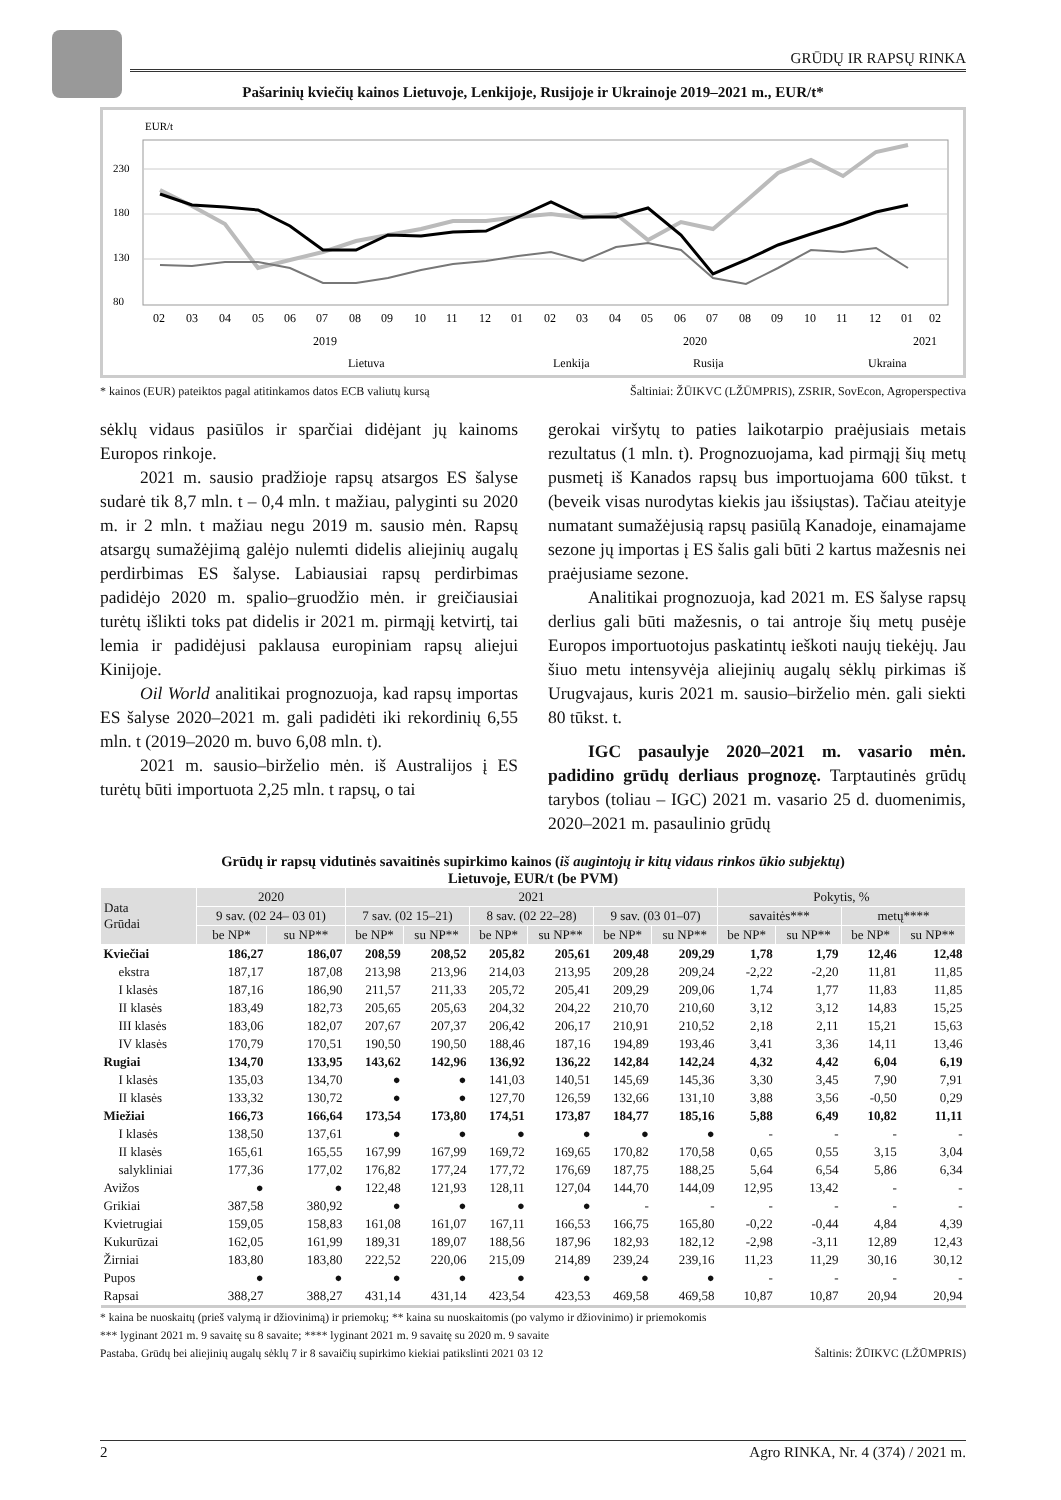GRŪDŲ IR RAPSŲ RINKA
Pašarinių kviečių kainos Lietuvoje, Lenkijoje, Rusijoje ir Ukrainoje 2019–2021 m., EUR/t*
EUR/t
230
180
130
80
02
03
04
05
06
07
08
09
10
11
12
01
02
03
04
05
06
07
08
09
10
11
12
01
02
2019
2020
2021
Lietuva
Lenkija
Rusija
Ukraina
* kainos (EUR) pateiktos pagal atitinkamos datos ECB valiutų kursą Šaltiniai: ŽŪIKVC (LŽŪMPRIS), ZSRIR, SovEcon, Agroperspectiva
sėklų vidaus pasiūlos ir sparčiai didėjant jų kainoms Europos rinkoje.
2021 m. sausio pradžioje rapsų atsargos ES šalyse sudarė tik 8,7 mln. t – 0,4 mln. t mažiau, palyginti su 2020 m. ir 2 mln. t mažiau negu 2019 m. sausio mėn. Rapsų atsargų sumažėjimą galėjo nulemti didelis aliejinių augalų perdirbimas ES šalyse. Labiausiai rapsų perdirbimas padidėjo 2020 m. spalio–gruodžio mėn. ir greičiausiai turėtų išlikti toks pat didelis ir 2021 m. pirmąjį ketvirtį, tai lemia ir padidėjusi paklausa europiniam rapsų aliejui Kinijoje.
Oil World analitikai prognozuoja, kad rapsų importas ES šalyse 2020–2021 m. gali padidėti iki rekordinių 6,55 mln. t (2019–2020 m. buvo 6,08 mln. t).
2021 m. sausio–birželio mėn. iš Australijos į ES turėtų būti importuota 2,25 mln. t rapsų, o tai
gerokai viršytų to paties laikotarpio praėjusiais metais rezultatus (1 mln. t). Prognozuojama, kad pirmąjį šių metų pusmetį iš Kanados rapsų bus importuojama 600 tūkst. t (beveik visas nurodytas kiekis jau išsiųstas). Tačiau ateityje numatant sumažėjusią rapsų pasiūlą Kanadoje, einamajame sezone jų importas į ES šalis gali būti 2 kartus mažesnis nei praėjusiame sezone.
Analitikai prognozuoja, kad 2021 m. ES šalyse rapsų derlius gali būti mažesnis, o tai antroje šių metų pusėje Europos importuotojus paskatintų ieškoti naujų tiekėjų. Jau šiuo metu intensyvėja aliejinių augalų sėklų pirkimas iš Urugvajaus, kuris 2021 m. sausio–birželio mėn. gali siekti 80 tūkst. t.
IGC pasaulyje 2020–2021 m. vasario mėn. padidino grūdų derliaus prognozę. Tarptautinės grūdų tarybos (toliau – IGC) 2021 m. vasario 25 d. duomenimis, 2020–2021 m. pasaulinio grūdų
Grūdų ir rapsų vidutinės savaitinės supirkimo kainos (iš augintojų ir kitų vidaus rinkos ūkio subjektų)
Lietuvoje, EUR/t (be PVM)
| Data Grūdai | 2020 | | 2021 | | | | | | Pokytis, % | | | |
| --- | --- | --- | --- | --- | --- | --- | --- | --- | --- | --- | --- | --- |
| | 9 sav. (02 24– 03 01) | | 7 sav. (02 15–21) | | 8 sav. (02 22–28) | | 9 sav. (03 01–07) | | savaitės*** | | metų**** | |
| | be NP* | su NP** | be NP* | su NP** | be NP* | su NP** | be NP* | su NP** | be NP* | su NP** | be NP* | su NP** |
| Kviečiai | 186,27 | 186,07 | 208,59 | 208,52 | 205,82 | 205,61 | 209,48 | 209,29 | 1,78 | 1,79 | 12,46 | 12,48 |
| ekstra | 187,17 | 187,08 | 213,98 | 213,96 | 214,03 | 213,95 | 209,28 | 209,24 | -2,22 | -2,20 | 11,81 | 11,85 |
| I klasės | 187,16 | 186,90 | 211,57 | 211,33 | 205,72 | 205,41 | 209,29 | 209,06 | 1,74 | 1,77 | 11,83 | 11,85 |
| II klasės | 183,49 | 182,73 | 205,65 | 205,63 | 204,32 | 204,22 | 210,70 | 210,60 | 3,12 | 3,12 | 14,83 | 15,25 |
| III klasės | 183,06 | 182,07 | 207,67 | 207,37 | 206,42 | 206,17 | 210,91 | 210,52 | 2,18 | 2,11 | 15,21 | 15,63 |
| IV klasės | 170,79 | 170,51 | 190,50 | 190,50 | 188,46 | 187,16 | 194,89 | 193,46 | 3,41 | 3,36 | 14,11 | 13,46 |
| Rugiai | 134,70 | 133,95 | 143,62 | 142,96 | 136,92 | 136,22 | 142,84 | 142,24 | 4,32 | 4,42 | 6,04 | 6,19 |
| I klasės | 135,03 | 134,70 | ● | ● | 141,03 | 140,51 | 145,69 | 145,36 | 3,30 | 3,45 | 7,90 | 7,91 |
| II klasės | 133,32 | 130,72 | ● | ● | 127,70 | 126,59 | 132,66 | 131,10 | 3,88 | 3,56 | -0,50 | 0,29 |
| Miežiai | 166,73 | 166,64 | 173,54 | 173,80 | 174,51 | 173,87 | 184,77 | 185,16 | 5,88 | 6,49 | 10,82 | 11,11 |
| I klasės | 138,50 | 137,61 | ● | ● | ● | ● | ● | ● | - | - | - | - |
| II klasės | 165,61 | 165,55 | 167,99 | 167,99 | 169,72 | 169,65 | 170,82 | 170,58 | 0,65 | 0,55 | 3,15 | 3,04 |
| salykliniai | 177,36 | 177,02 | 176,82 | 177,24 | 177,72 | 176,69 | 187,75 | 188,25 | 5,64 | 6,54 | 5,86 | 6,34 |
| Avižos | ● | ● | 122,48 | 121,93 | 128,11 | 127,04 | 144,70 | 144,09 | 12,95 | 13,42 | - | - |
| Grikiai | 387,58 | 380,92 | ● | ● | ● | ● | - | - | - | - | - | - |
| Kvietrugiai | 159,05 | 158,83 | 161,08 | 161,07 | 167,11 | 166,53 | 166,75 | 165,80 | -0,22 | -0,44 | 4,84 | 4,39 |
| Kukurūzai | 162,05 | 161,99 | 189,31 | 189,07 | 188,56 | 187,96 | 182,93 | 182,12 | -2,98 | -3,11 | 12,89 | 12,43 |
| Žirniai | 183,80 | 183,80 | 222,52 | 220,06 | 215,09 | 214,89 | 239,24 | 239,16 | 11,23 | 11,29 | 30,16 | 30,12 |
| Pupos | ● | ● | ● | ● | ● | ● | ● | ● | - | - | - | - |
| Rapsai | 388,27 | 388,27 | 431,14 | 431,14 | 423,54 | 423,53 | 469,58 | 469,58 | 10,87 | 10,87 | 20,94 | 20,94 |
* kaina be nuoskaitų (prieš valymą ir džiovinimą) ir priemokų; ** kaina su nuoskaitomis (po valymo ir džiovinimo) ir priemokomis
*** lyginant 2021 m. 9 savaitę su 8 savaite; **** lyginant 2021 m. 9 savaitę su 2020 m. 9 savaite
Pastaba. Grūdų bei aliejinių augalų sėklų 7 ir 8 savaičių supirkimo kiekiai patikslinti 2021 03 12 Šaltinis: ŽŪIKVC (LŽŪMPRIS)
2 Agro RINKA, Nr. 4 (374) / 2021 m.